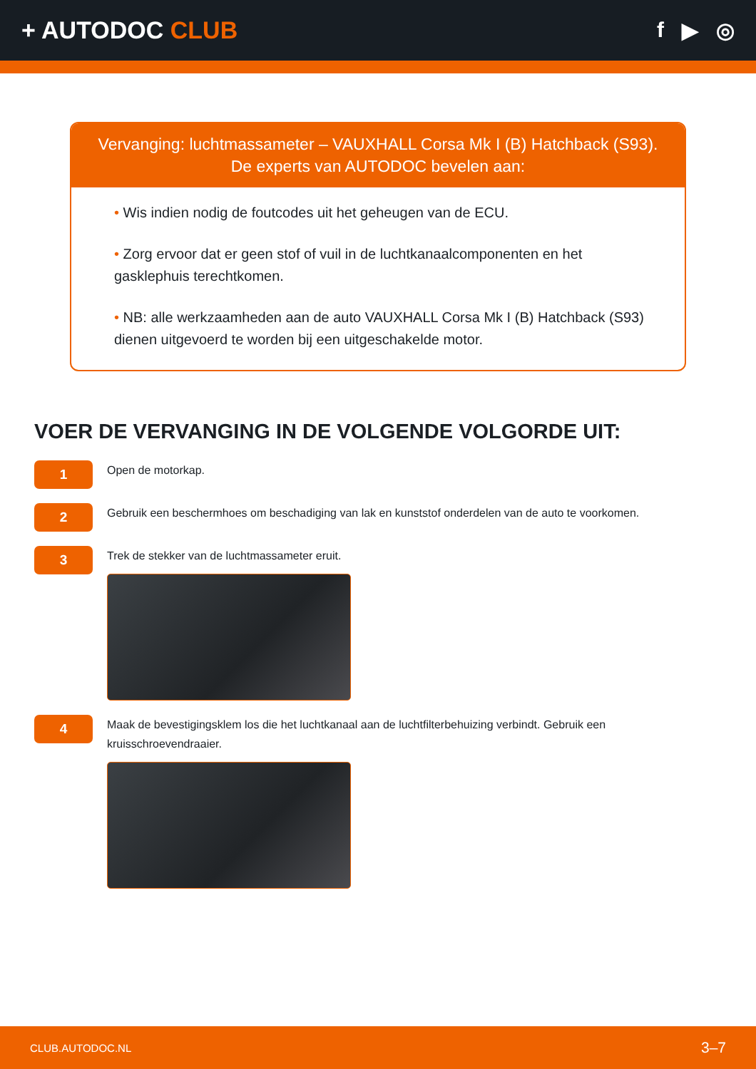+ AUTODOC CLUB f ▶ ◎
Vervanging: luchtmassameter – VAUXHALL Corsa Mk I (B) Hatchback (S93).
De experts van AUTODOC bevelen aan:
• Wis indien nodig de foutcodes uit het geheugen van de ECU.
• Zorg ervoor dat er geen stof of vuil in de luchtkanaalcomponenten en het gasklephuis terechtkomen.
• NB: alle werkzaamheden aan de auto VAUXHALL Corsa Mk I (B) Hatchback (S93) dienen uitgevoerd te worden bij een uitgeschakelde motor.
VOER DE VERVANGING IN DE VOLGENDE VOLGORDE UIT:
1
Open de motorkap.
2
Gebruik een beschermhoes om beschadiging van lak en kunststof onderdelen van de auto te voorkomen.
3
Trek de stekker van de luchtmassameter eruit.
4
Maak de bevestigingsklem los die het luchtkanaal aan de luchtfilterbehuizing verbindt. Gebruik een kruisschroevendraaier.
CLUB.AUTODOC.NL 3–7